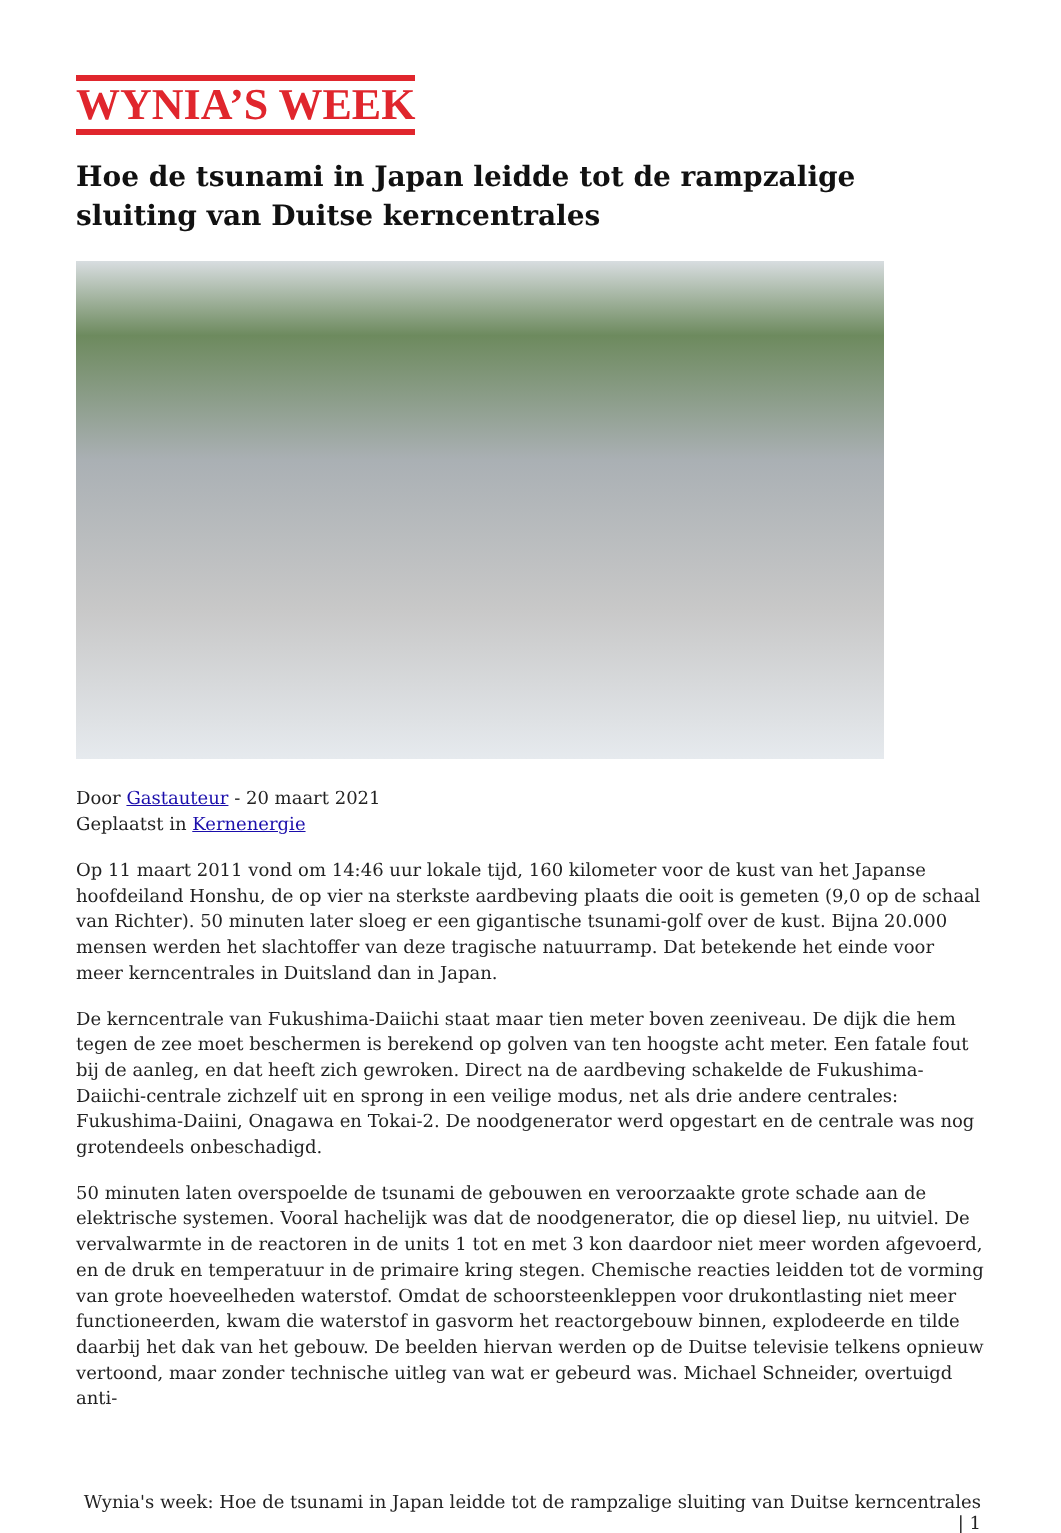WYNIA’S WEEK
Hoe de tsunami in Japan leidde tot de rampzalige sluiting van Duitse kerncentrales
Door Gastauteur - 20 maart 2021
Geplaatst in Kernenergie
Op 11 maart 2011 vond om 14:46 uur lokale tijd, 160 kilometer voor de kust van het Japanse hoofdeiland Honshu, de op vier na sterkste aardbeving plaats die ooit is gemeten (9,0 op de schaal van Richter). 50 minuten later sloeg er een gigantische tsunami-golf over de kust. Bijna 20.000 mensen werden het slachtoffer van deze tragische natuurramp. Dat betekende het einde voor meer kerncentrales in Duitsland dan in Japan.
De kerncentrale van Fukushima-Daiichi staat maar tien meter boven zeeniveau. De dijk die hem tegen de zee moet beschermen is berekend op golven van ten hoogste acht meter. Een fatale fout bij de aanleg, en dat heeft zich gewroken. Direct na de aardbeving schakelde de Fukushima-Daiichi-centrale zichzelf uit en sprong in een veilige modus, net als drie andere centrales: Fukushima-Daiini, Onagawa en Tokai-2. De noodgenerator werd opgestart en de centrale was nog grotendeels onbeschadigd.
50 minuten laten overspoelde de tsunami de gebouwen en veroorzaakte grote schade aan de elektrische systemen. Vooral hachelijk was dat de noodgenerator, die op diesel liep, nu uitviel. De vervalwarmte in de reactoren in de units 1 tot en met 3 kon daardoor niet meer worden afgevoerd, en de druk en temperatuur in de primaire kring stegen. Chemische reacties leidden tot de vorming van grote hoeveelheden waterstof. Omdat de schoorsteenkleppen voor drukontlasting niet meer functioneerden, kwam die waterstof in gasvorm het reactorgebouw binnen, explodeerde en tilde daarbij het dak van het gebouw. De beelden hiervan werden op de Duitse televisie telkens opnieuw vertoond, maar zonder technische uitleg van wat er gebeurd was. Michael Schneider, overtuigd anti-
Wynia's week: Hoe de tsunami in Japan leidde tot de rampzalige sluiting van Duitse kerncentrales | 1